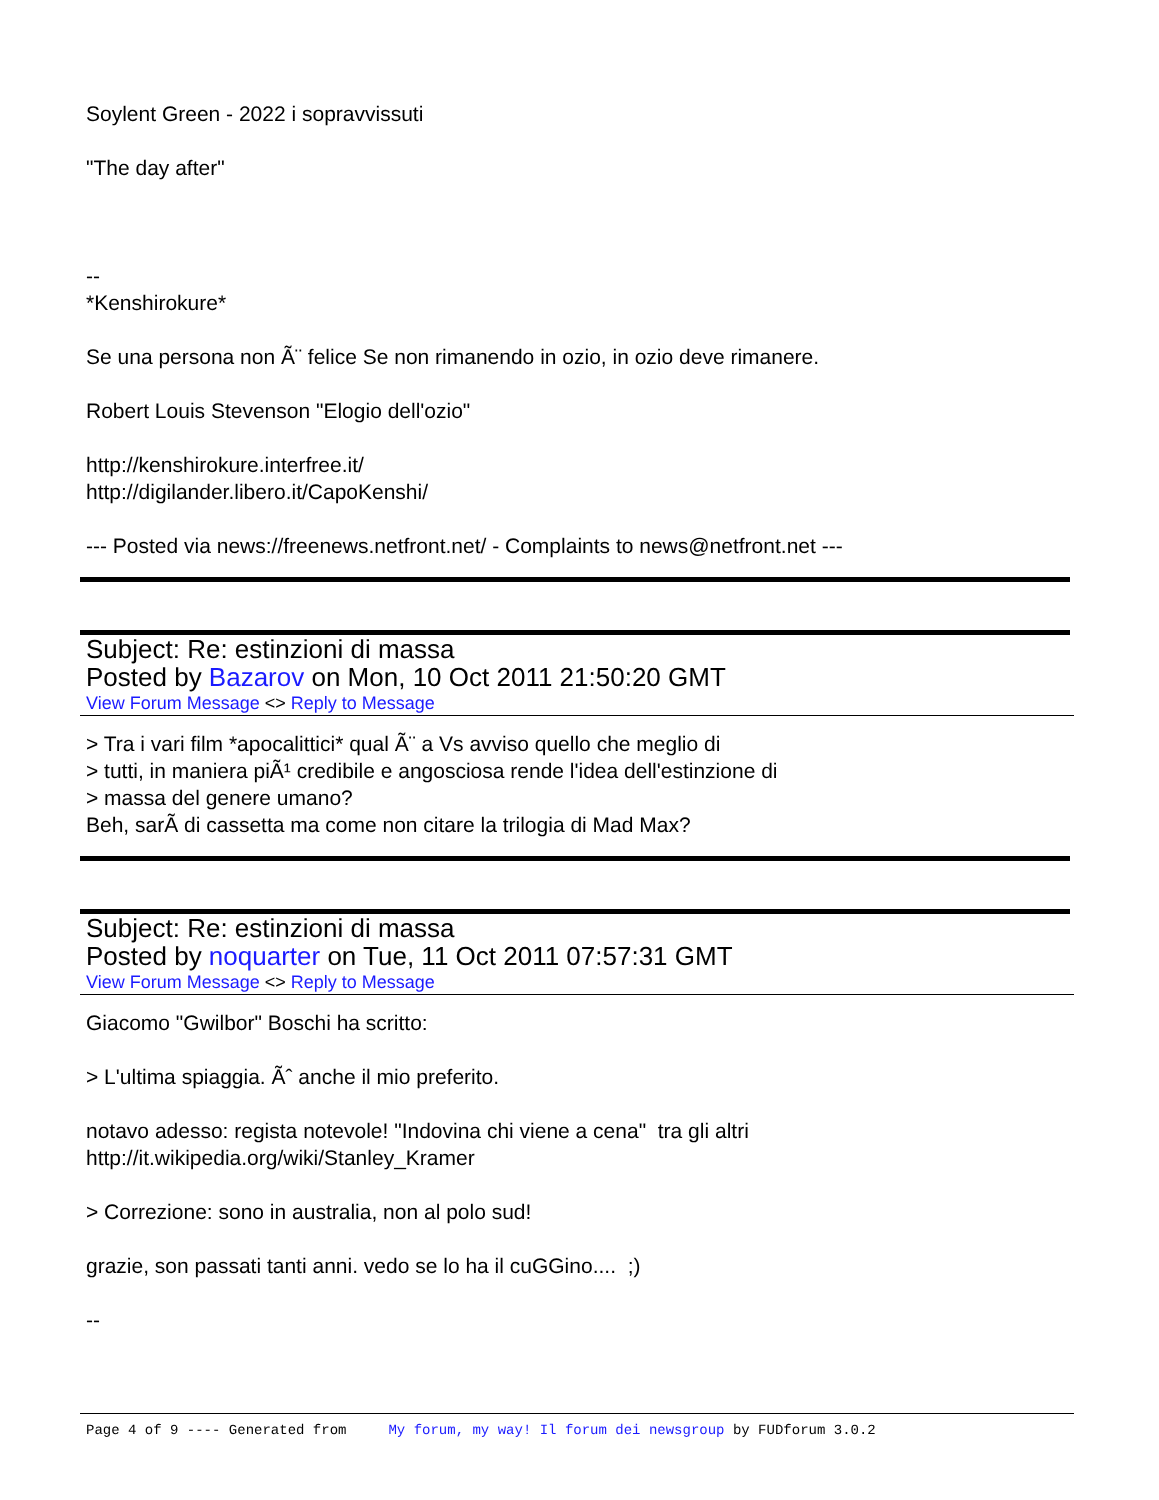Soylent Green - 2022 i sopravvissuti
"The day after"
--
*Kenshirokure*
Se una persona non Ã¨ felice Se non rimanendo in ozio, in ozio deve rimanere.
Robert Louis Stevenson "Elogio dell'ozio"
http://kenshirokure.interfree.it/
http://digilander.libero.it/CapoKenshi/
--- Posted via news://freenews.netfront.net/ - Complaints to news@netfront.net ---
Subject: Re: estinzioni di massa
Posted by Bazarov on Mon, 10 Oct 2011 21:50:20 GMT
View Forum Message <> Reply to Message
> Tra i vari film *apocalittici* qual Ã¨ a Vs avviso quello che meglio di
> tutti, in maniera piÃ¹ credibile e angosciosa rende l'idea dell'estinzione di
> massa del genere umano?
Beh, sarÃ di cassetta ma come non citare la trilogia di Mad Max?
Subject: Re: estinzioni di massa
Posted by noquarter on Tue, 11 Oct 2011 07:57:31 GMT
View Forum Message <> Reply to Message
Giacomo "Gwilbor" Boschi ha scritto:
> L'ultima spiaggia. Ãˆ anche il mio preferito.
notavo adesso: regista notevole! "Indovina chi viene a cena" tra gli altri
http://it.wikipedia.org/wiki/Stanley_Kramer
> Correzione: sono in australia, non al polo sud!
grazie, son passati tanti anni. vedo se lo ha il cuGGino.... ;)
--
Page 4 of 9 ---- Generated from My forum, my way! Il forum dei newsgroup by FUDforum 3.0.2